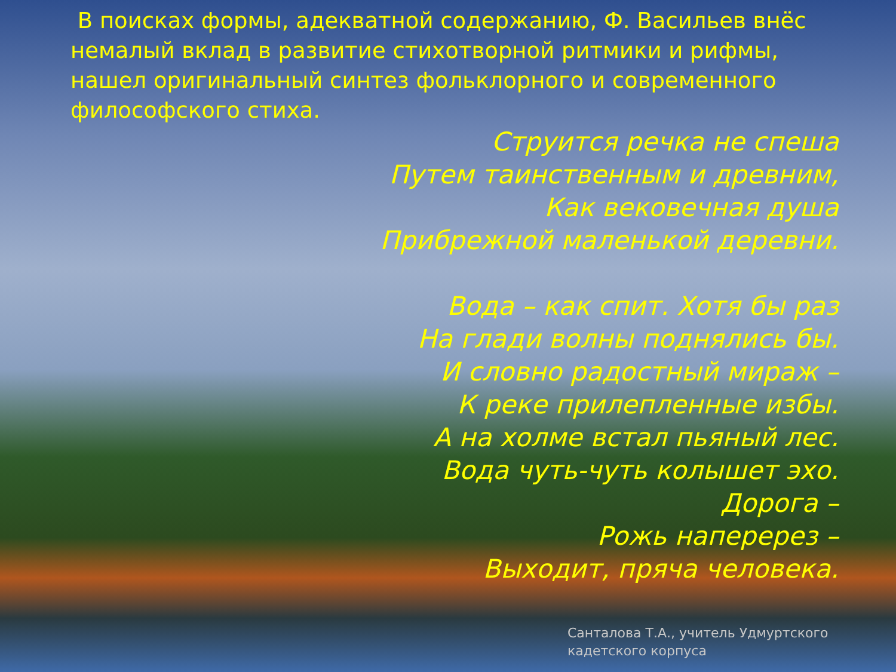В поисках формы, адекватной содержанию, Ф. Васильев внёс немалый вклад в развитие стихотворной ритмики и рифмы, нашел оригинальный синтез фольклорного и современного философского стиха.
Струится речка не спеша
Путем таинственным и древним,
Как вековечная душа
Прибрежной маленькой деревни.
Вода – как спит. Хотя бы раз
На глади волны поднялись бы.
И словно радостный мираж –
К реке прилепленные избы.
А на холме встал пьяный лес.
Вода чуть-чуть колышет эхо.
Дорога –
Рожь наперерез –
Выходит, пряча человека.
Санталова Т.А., учитель Удмуртского кадетского корпуса